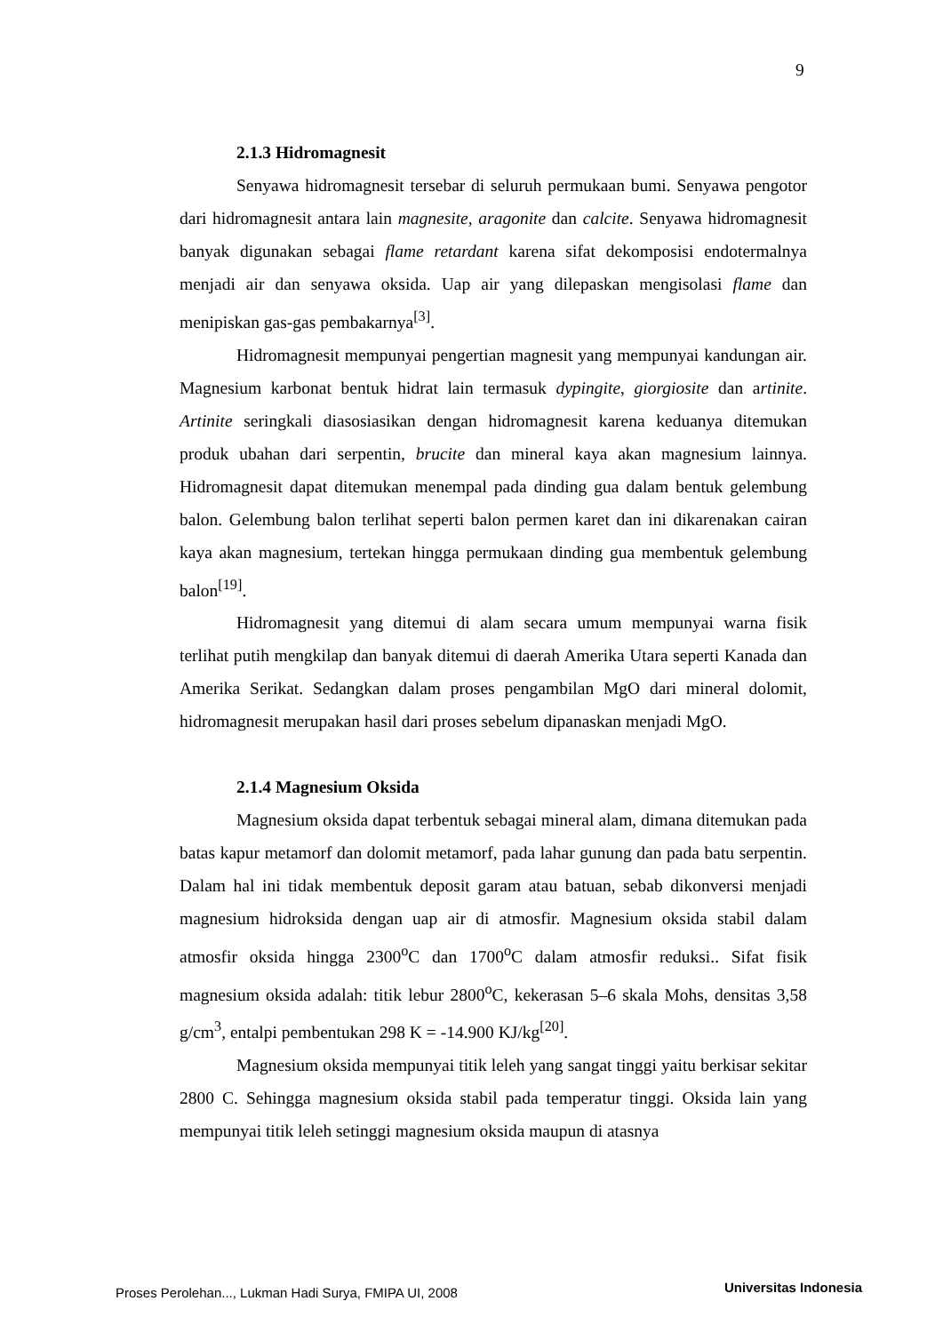9
2.1.3 Hidromagnesit
Senyawa hidromagnesit tersebar di seluruh permukaan bumi. Senyawa pengotor dari hidromagnesit antara lain magnesite, aragonite dan calcite. Senyawa hidromagnesit banyak digunakan sebagai flame retardant karena sifat dekomposisi endotermalnya menjadi air dan senyawa oksida. Uap air yang dilepaskan mengisolasi flame dan menipiskan gas-gas pembakarnya<sup>[3]</sup>.
Hidromagnesit mempunyai pengertian magnesit yang mempunyai kandungan air. Magnesium karbonat bentuk hidrat lain termasuk dypingite, giorgiosite dan artinite. Artinite seringkali diasosiasikan dengan hidromagnesit karena keduanya ditemukan produk ubahan dari serpentin, brucite dan mineral kaya akan magnesium lainnya. Hidromagnesit dapat ditemukan menempal pada dinding gua dalam bentuk gelembung balon. Gelembung balon terlihat seperti balon permen karet dan ini dikarenakan cairan kaya akan magnesium, tertekan hingga permukaan dinding gua membentuk gelembung balon<sup>[19]</sup>.
Hidromagnesit yang ditemui di alam secara umum mempunyai warna fisik terlihat putih mengkilap dan banyak ditemui di daerah Amerika Utara seperti Kanada dan Amerika Serikat. Sedangkan dalam proses pengambilan MgO dari mineral dolomit, hidromagnesit merupakan hasil dari proses sebelum dipanaskan menjadi MgO.
2.1.4 Magnesium Oksida
Magnesium oksida dapat terbentuk sebagai mineral alam, dimana ditemukan pada batas kapur metamorf dan dolomit metamorf, pada lahar gunung dan pada batu serpentin. Dalam hal ini tidak membentuk deposit garam atau batuan, sebab dikonversi menjadi magnesium hidroksida dengan uap air di atmosfir. Magnesium oksida stabil dalam atmosfir oksida hingga 2300<sup>o</sup>C dan 1700<sup>o</sup>C dalam atmosfir reduksi.. Sifat fisik magnesium oksida adalah: titik lebur 2800<sup>o</sup>C, kekerasan 5–6 skala Mohs, densitas 3,58 g/cm<sup>3</sup>, entalpi pembentukan 298 K = -14.900 KJ/kg<sup>[20]</sup>.
Magnesium oksida mempunyai titik leleh yang sangat tinggi yaitu berkisar sekitar 2800 C. Sehingga magnesium oksida stabil pada temperatur tinggi. Oksida lain yang mempunyai titik leleh setinggi magnesium oksida maupun di atasnya
Proses Perolehan..., Lukman Hadi Surya, FMIPA UI, 2008 Universitas Indonesia